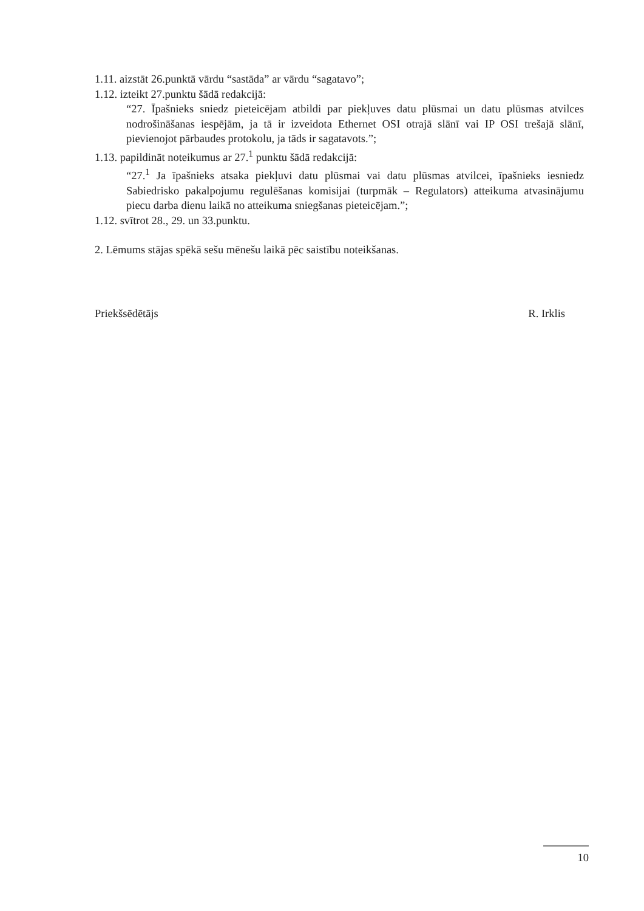1.11. aizstāt 26.punktā vārdu “sastāda” ar vārdu “sagatavo”;
1.12. izteikt 27.punktu šādā redakcijā:
“27. Īpašnieks sniedz pieteicējam atbildi par piekļuves datu plūsmai un datu plūsmas atvilces nodrošināšanas iespējām, ja tā ir izveidota Ethernet OSI otrajā slānī vai IP OSI trešajā slānī, pievienojot pārbaudes protokolu, ja tāds ir sagatavots.”;
1.13. papildināt noteikumus ar 27.<sup>1</sup> punktu šādā redakcijā:
“27.<sup>1</sup> Ja īpašnieks atsaka piekļuvi datu plūsmai vai datu plūsmas atvilcei, īpašnieks iesniedz Sabiedrisko pakalpojumu regulēšanas komisijai (turpmāk – Regulators) atteikuma atvasinājumu piecu darba dienu laikā no atteikuma sniegšanas pieteicējam.”;
1.12. svītrot 28., 29. un 33.punktu.
2. Lēmums stājas spēkā sešu mēnešu laikā pēc saistību noteikšanas.
Priekšsēdētājs R. Irklis
10